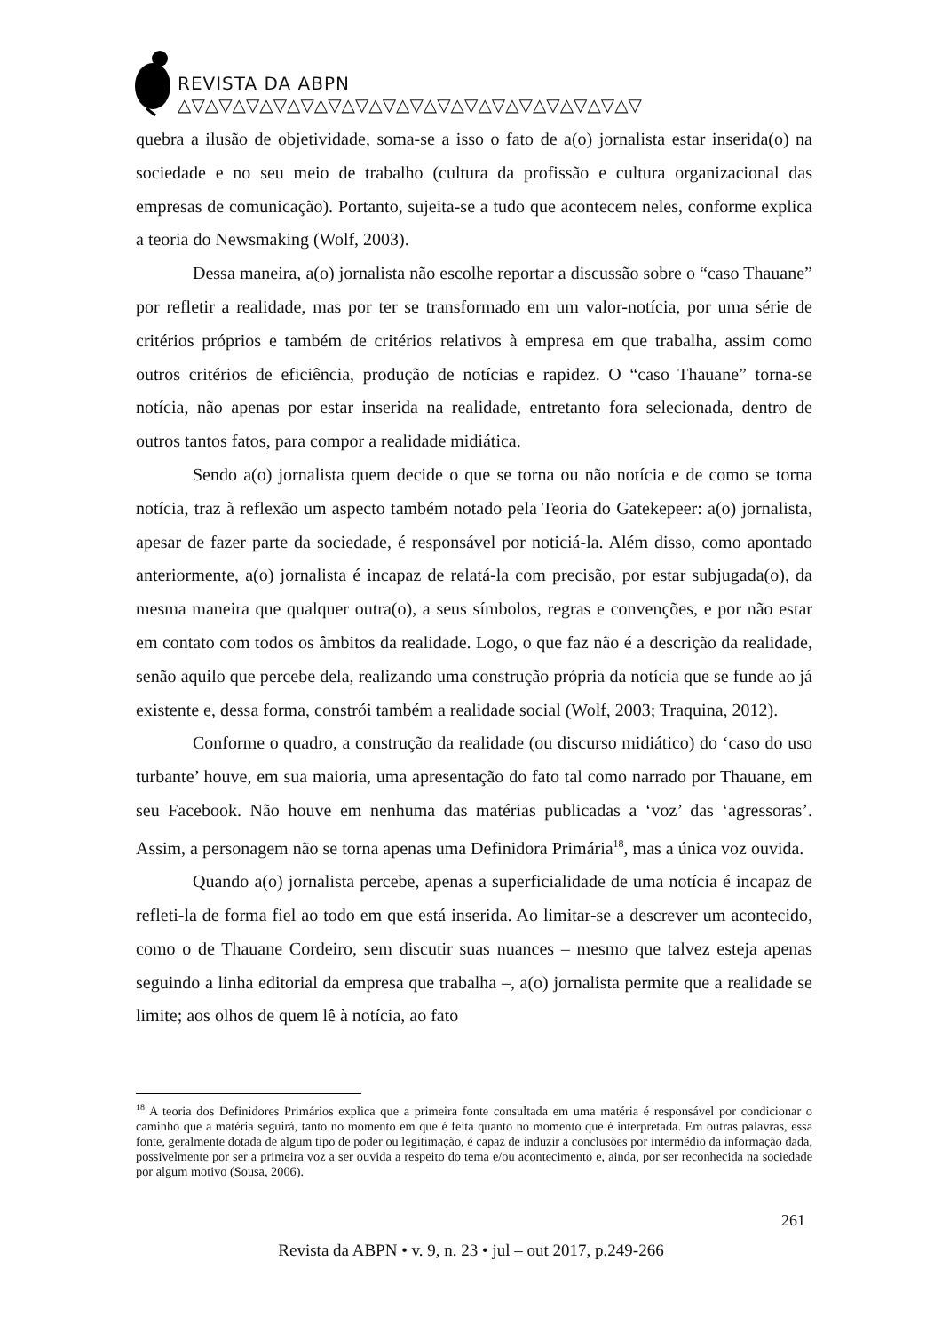REVISTA DA ABPN △▽△▽△▽△▽△▽△▽△▽△▽△▽△▽△▽△▽△▽△▽△▽△▽△▽
quebra a ilusão de objetividade, soma-se a isso o fato de a(o) jornalista estar inserida(o) na sociedade e no seu meio de trabalho (cultura da profissão e cultura organizacional das empresas de comunicação). Portanto, sujeita-se a tudo que acontecem neles, conforme explica a teoria do Newsmaking (Wolf, 2003).
Dessa maneira, a(o) jornalista não escolhe reportar a discussão sobre o “caso Thauane” por refletir a realidade, mas por ter se transformado em um valor-notícia, por uma série de critérios próprios e também de critérios relativos à empresa em que trabalha, assim como outros critérios de eficiência, produção de notícias e rapidez. O “caso Thauane” torna-se notícia, não apenas por estar inserida na realidade, entretanto fora selecionada, dentro de outros tantos fatos, para compor a realidade midiática.
Sendo a(o) jornalista quem decide o que se torna ou não notícia e de como se torna notícia, traz à reflexão um aspecto também notado pela Teoria do Gatekepeer: a(o) jornalista, apesar de fazer parte da sociedade, é responsável por noticiá-la. Além disso, como apontado anteriormente, a(o) jornalista é incapaz de relatá-la com precisão, por estar subjugada(o), da mesma maneira que qualquer outra(o), a seus símbolos, regras e convenções, e por não estar em contato com todos os âmbitos da realidade. Logo, o que faz não é a descrição da realidade, senão aquilo que percebe dela, realizando uma construção própria da notícia que se funde ao já existente e, dessa forma, constrói também a realidade social (Wolf, 2003; Traquina, 2012).
Conforme o quadro, a construção da realidade (ou discurso midiático) do ‘caso do uso turbante’ houve, em sua maioria, uma apresentação do fato tal como narrado por Thauane, em seu Facebook. Não houve em nenhuma das matérias publicadas a ‘voz’ das ‘agressoras’. Assim, a personagem não se torna apenas uma Definidora Primária<sup>18</sup>, mas a única voz ouvida.
Quando a(o) jornalista percebe, apenas a superficialidade de uma notícia é incapaz de refleti-la de forma fiel ao todo em que está inserida. Ao limitar-se a descrever um acontecido, como o de Thauane Cordeiro, sem discutir suas nuances – mesmo que talvez esteja apenas seguindo a linha editorial da empresa que trabalha –, a(o) jornalista permite que a realidade se limite; aos olhos de quem lê à notícia, ao fato
<sup>18</sup> A teoria dos Definidores Primários explica que a primeira fonte consultada em uma matéria é responsável por condicionar o caminho que a matéria seguirá, tanto no momento em que é feita quanto no momento que é interpretada. Em outras palavras, essa fonte, geralmente dotada de algum tipo de poder ou legitimação, é capaz de induzir a conclusões por intermédio da informação dada, possivelmente por ser a primeira voz a ser ouvida a respeito do tema e/ou acontecimento e, ainda, por ser reconhecida na sociedade por algum motivo (Sousa, 2006).
261
Revista da ABPN • v. 9, n. 23 • jul – out 2017, p.249-266